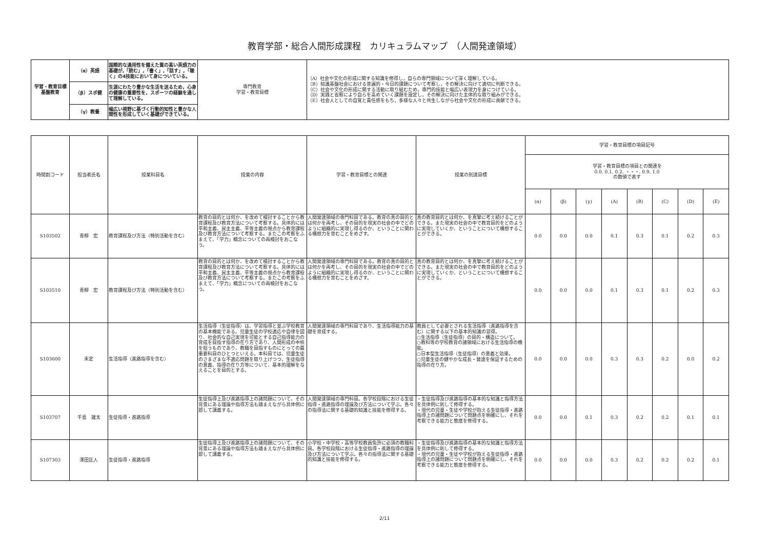教育学部・総合人間形成課程　カリキュラムマップ　（人間発達領域）
| 学習・教育目標 基盤教育 | （α）英語 | 国際的な通用性を備えた質の高い英語力の基礎が,「読む」,「書く」,「話す」,「聴く」の4技能において身についている。 | 専門教育 学習・教育目標 | （A）社会や文化の形成に関する知識を修得し，自らの専門領域について深く理解している。 （B）知識基盤社会における普遍的・今日的課題について考察し，その解決に向けて適切に判断できる。 （C）社会や文化の形成に関する活動に取り組むため，専門的技能と幅広い表現力を身につけている。 （D）実践と省察により自らを高めていく課題を設定し，その解決に向けた主体的な取り組みができる。 （E）社会人としての自覚と責任感をもち，多様な人々と共生しながら社会や文化の形成に貢献できる。 |
| | （β）スポ健 | 生涯にわたり豊かな生活を送るため，心身の健康の重要性を，スポーツの経験を通して理解している。 | | |
| | （γ）教養 | 幅広い視野に基づく行動的知性と豊かな人間性を形成していく基礎ができている。 | | |
| 時間割コード | 担当者氏名 | 授業科目名 | 授業の内容 | 学習・教育目標との関連 | 授業の到達目標 | 学習・教育目標の項目記号 | | | | | | | |
| --- | --- | --- | --- | --- | --- | --- | --- | --- | --- | --- | --- | --- | --- |
| | | | | | | 学習・教育目標の項目との関連を 0.0, 0.1, 0.2, ・・・, 0.9, 1.0 の数値で表す | | | | | | | |
| | | | | | | (α) | (β) | (γ) | (A) | (B) | (C) | (D) | (E) |
| S103502 | 青柳 宏 | 教育課程及び方法（特別活動を含む） | 教育の目的とは何か、を改めて検討することから教育課程及び教育方法について考察する。具体的には平和主義、民主主義、平等主義の視点から教育課程及び教育方法について考察する。またこの考察をふまえて、「学力」概念についての再検討をおこなう。 | 人間発達領域の専門科目である。教育の真の目的とは何かを再考し、その目的を現実の社会の中でどのように組織的に実現し得るのか、ということに関わる構想力を育むことをめざす。 | 真の教育目的とは何か、を真摯に考え続けることができる。また現実の社会の中で教育目的をどのように実現していくか、ということについて構想することができる。 | 0.0 | 0.0 | 0.0 | 0.1 | 0.3 | 0.1 | 0.2 | 0.3 |
| S103510 | 青柳 宏 | 教育課程及び方法（特別活動を含む） | 教育の目的とは何か、を改めて検討することから教育課程及び教育方法について考察する。具体的には平和主義、民主主義、平等主義の視点から教育課程及び教育方法について考察する。またこの考察をふまえて、「学力」概念についての再検討をおこなう。 | 人間発達領域の専門科目である。教育の真の目的とは何かを再考し、その目的を現実の社会の中でどのように組織的に実現し得るのか、ということに関わる構想力を育むことをめざす。 | 真の教育目的とは何か、を真摯に考え続けることができる。また現実の社会の中で教育目的をどのように実現していくか、ということについて構想することができる。 | 0.0 | 0.0 | 0.0 | 0.1 | 0.3 | 0.1 | 0.2 | 0.3 |
| S103600 | 未定 | 生活指導（進路指導を含む） | 生活指導（生徒指導）は、学習指導と並ぶ学校教育の基本機能である。児童生徒の学校適応や自律を図り、社会的な自己実現を可能とする自己指導能力の育成を目指す指導の在り方であり、人間形成の中核を担うものであり、教職を目指すものにとっての最重要科目のひとつといえる。本科目では、児童生徒のさまざまな不適応問題を取り上げつつ、生徒指導の意義、指導の在り方等について、基本的理解を与えることを目的とする。 | 人間発達領域の専門科目であり、生活指導能力の基礎を育成する。 | 教員として必要とされる生活指導（進路指導を含む）に関する以下の基本的知識の習得。 ○生活指導（生徒指導）の目的・構造について。 ○教科等の学校教育の諸領域における生活指導の機能。 ○日本型生活指導（生徒指導）の意義と効果。 ○児童生徒の健やかな成長・発達を保証するための指導の在り方。 | 0.0 | 0.0 | 0.0 | 0.3 | 0.3 | 0.2 | 0.0 | 0.2 |
| S103707 | 千島 雄太 | 生徒指導・進路指導 | 生徒指導上及び進路指導上の諸問題について、その背景にある理論や指導方法も踏まえながら具体例に即して講義する。 | 人間発達領域の専門科目。各学校段階における生徒指導・進路指導の理論及び方法について学ぶ。各々の指導法に関する基礎的知識と技能を修得する。 | ・生徒指導及び進路指導の基本的な知識と指導方法を具体例に則して修得する。 ・現代の児童・生徒や学校が抱える生徒指導・進路指導上の諸問題について問題点を明確にし、それを考察できる能力と態度を修得する。 | 0.0 | 0.0 | 0.1 | 0.3 | 0.2 | 0.2 | 0.1 | 0.1 |
| S107303 | 澤田匡人 | 生徒指導・進路指導 | 生徒指導上及び進路指導上の諸問題について、その背景にある理論や指導方法も踏まえながら具体例に即して講義する。 | 小学校・中学校・高等学校教員免許に必須の教職科目。各学校段階における生徒指導・進路指導の理論及び方法について学ぶ。各々の指導法に関する基礎的知識と技能を修得する。 | ・生徒指導及び進路指導の基本的な知識と指導方法を具体例に則して修得する。 ・現代の児童・生徒や学校が抱える生徒指導・進路指導上の諸問題について問題点を明確にし、それを考察できる能力と態度を修得する。 | 0.0 | 0.0 | 0.0 | 0.3 | 0.2 | 0.2 | 0.2 | 0.1 |
2/11